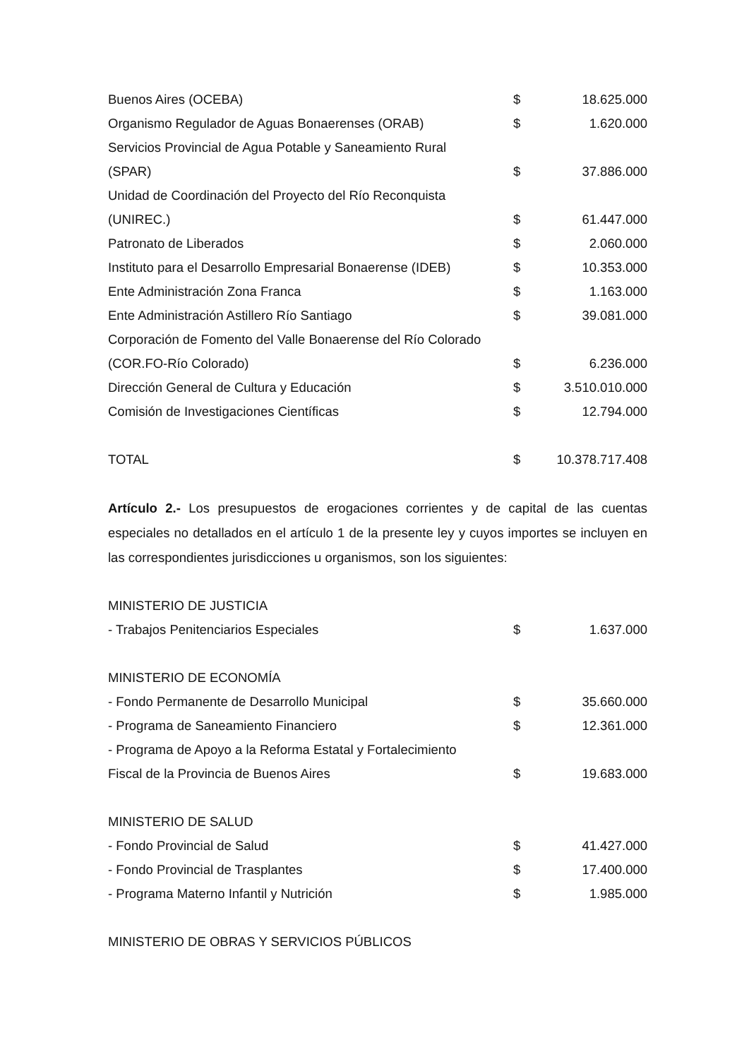| Buenos Aires (OCEBA) | $ | 18.625.000 |
| Organismo Regulador de Aguas Bonaerenses (ORAB) | $ | 1.620.000 |
| Servicios Provincial de Agua Potable y Saneamiento Rural | | |
| (SPAR) | $ | 37.886.000 |
| Unidad de Coordinación del Proyecto del Río Reconquista | | |
| (UNIREC.) | $ | 61.447.000 |
| Patronato de Liberados | $ | 2.060.000 |
| Instituto para el Desarrollo Empresarial Bonaerense (IDEB) | $ | 10.353.000 |
| Ente Administración Zona Franca | $ | 1.163.000 |
| Ente Administración Astillero Río Santiago | $ | 39.081.000 |
| Corporación de Fomento del Valle Bonaerense del Río Colorado | | |
| (COR.FO-Río Colorado) | $ | 6.236.000 |
| Dirección General de Cultura y Educación | $ | 3.510.010.000 |
| Comisión de Investigaciones Científicas | $ | 12.794.000 |
| TOTAL | $ | 10.378.717.408 |
Artículo 2.- Los presupuestos de erogaciones corrientes y de capital de las cuentas especiales no detallados en el artículo 1 de la presente ley y cuyos importes se incluyen en las correspondientes jurisdicciones u organismos, son los siguientes:
| MINISTERIO DE JUSTICIA | | |
| - Trabajos Penitenciarios Especiales | $ | 1.637.000 |
| MINISTERIO DE ECONOMÍA | | |
| - Fondo Permanente de Desarrollo Municipal | $ | 35.660.000 |
| - Programa de Saneamiento Financiero | $ | 12.361.000 |
| - Programa de Apoyo a la Reforma Estatal y Fortalecimiento | | |
| Fiscal de la Provincia de Buenos Aires | $ | 19.683.000 |
| MINISTERIO DE SALUD | | |
| - Fondo Provincial de Salud | $ | 41.427.000 |
| - Fondo Provincial de Trasplantes | $ | 17.400.000 |
| - Programa Materno Infantil y Nutrición | $ | 1.985.000 |
| MINISTERIO DE OBRAS Y SERVICIOS PÚBLICOS | | |